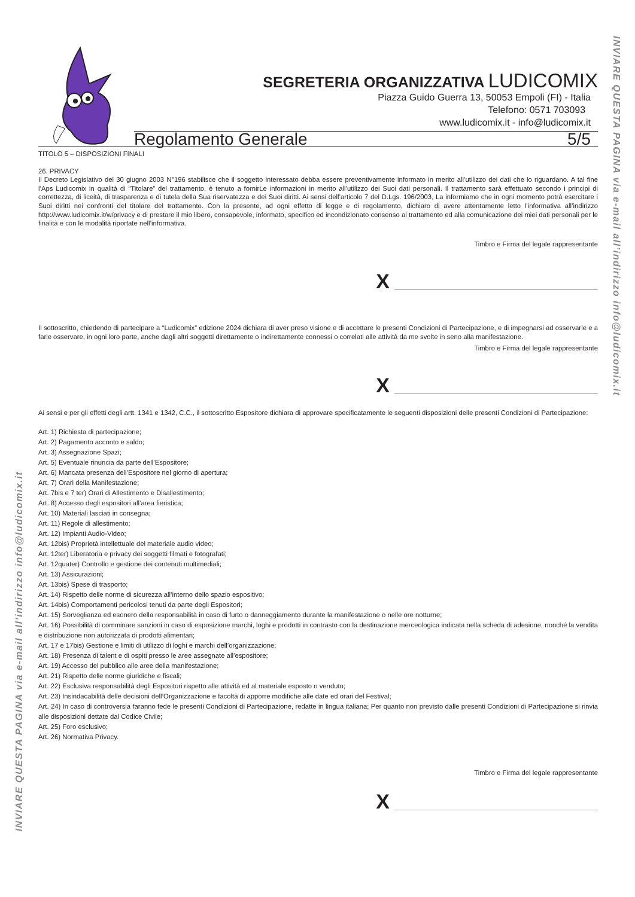SEGRETERIA ORGANIZZATIVA LUDICOMIX
Piazza Guido Guerra 13, 50053 Empoli (FI) - Italia
Telefono: 0571 703093
www.ludicomix.it - info@ludicomix.it
Regolamento Generale 5/5
TITOLO 5 – DISPOSIZIONI FINALI
26. PRIVACY
Il Decreto Legislativo del 30 giugno 2003 N°196 stabilisce che il soggetto interessato debba essere preventivamente informato in merito all’utilizzo dei dati che lo riguardano. A tal fine l’Aps Ludicomix in qualità di “Titolare” del trattamento, è tenuto a fornirLe informazioni in merito all’utilizzo dei Suoi dati personali. Il trattamento sarà effettuato secondo i principi di correttezza, di liceità, di trasparenza e di tutela della Sua riservatezza e dei Suoi diritti. Ai sensi dell’articolo 7 del D.Lgs. 196/2003, La informiamo che in ogni momento potrà esercitare i Suoi diritti nei confronti del titolare del trattamento. Con la presente, ad ogni effetto di legge e di regolamento, dichiaro di avere attentamente letto l’informativa all’indirizzo http://www.ludicomix.it/w/privacy e di prestare il mio libero, consapevole, informato, specifico ed incondizionato consenso al trattamento ed alla comunicazione dei miei dati personali per le finalità e con le modalità riportate nell’informativa.
Timbro e Firma del legale rappresentante
X
Il sottoscritto, chiedendo di partecipare a “Ludicomix” edizione 2024 dichiara di aver preso visione e di accettare le presenti Condizioni di Partecipazione, e di impegnarsi ad osservarle e a farle osservare, in ogni loro parte, anche dagli altri soggetti direttamente o indirettamente connessi o correlati alle attività da me svolte in seno alla manifestazione.
Timbro e Firma del legale rappresentante
X
Ai sensi e per gli effetti degli artt. 1341 e 1342, C.C., il sottoscritto Espositore dichiara di approvare specificatamente le seguenti disposizioni delle presenti Condizioni di Partecipazione:
Art. 1) Richiesta di partecipazione;
Art. 2) Pagamento acconto e saldo;
Art. 3) Assegnazione Spazi;
Art. 5) Eventuale rinuncia da parte dell’Espositore;
Art. 6) Mancata presenza dell’Espositore nel giorno di apertura;
Art. 7) Orari della Manifestazione;
Art. 7bis e 7 ter) Orari di Allestimento e Disallestimento;
Art. 8) Accesso degli espositori all’area fieristica;
Art. 10) Materiali lasciati in consegna;
Art. 11) Regole di allestimento;
Art. 12) Impianti Audio-Video;
Art. 12bis) Proprietà intellettuale del materiale audio video;
Art. 12ter) Liberatoria e privacy dei soggetti filmati e fotografati;
Art. 12quater) Controllo e gestione dei contenuti multimediali;
Art. 13) Assicurazioni;
Art. 13bis) Spese di trasporto;
Art. 14) Rispetto delle norme di sicurezza all’interno dello spazio espositivo;
Art. 14bis) Comportamenti pericolosi tenuti da parte degli Espositori;
Art. 15) Sorveglianza ed esonero della responsabilità in caso di furto o danneggiamento durante la manifestazione o nelle ore notturne;
Art. 16) Possibilità di comminare sanzioni in caso di esposizione marchi, loghi e prodotti in contrasto con la destinazione merceologica indicata nella scheda di adesione, nonché la vendita e distribuzione non autorizzata di prodotti alimentari;
Art. 17 e 17bis) Gestione e limiti di utilizzo di loghi e marchi dell’organizzazione;
Art. 18) Presenza di talent e di ospiti presso le aree assegnate all’espositore;
Art. 19) Accesso del pubblico alle aree della manifestazione;
Art. 21) Rispetto delle norme giuridiche e fiscali;
Art. 22) Esclusiva responsabilità degli Espositori rispetto alle attività ed al materiale esposto o venduto;
Art. 23) Insindacabilità delle decisioni dell’Organizzazione e facoltà di apporre modifiche alle date ed orari del Festival;
Art. 24) In caso di controversia faranno fede le presenti Condizioni di Partecipazione, redatte in lingua italiana; Per quanto non previsto dalle presenti Condizioni di Partecipazione si rinvia alle disposizioni dettate dal Codice Civile;
Art. 25) Foro esclusivo;
Art. 26) Normativa Privacy.
Timbro e Firma del legale rappresentante
X
INVIARE QUESTA PAGINA via e-mail all’indirizzo info@ludicomix.it
INVIARE QUESTA PAGINA via e-mail all’indirizzo info@ludicomix.it